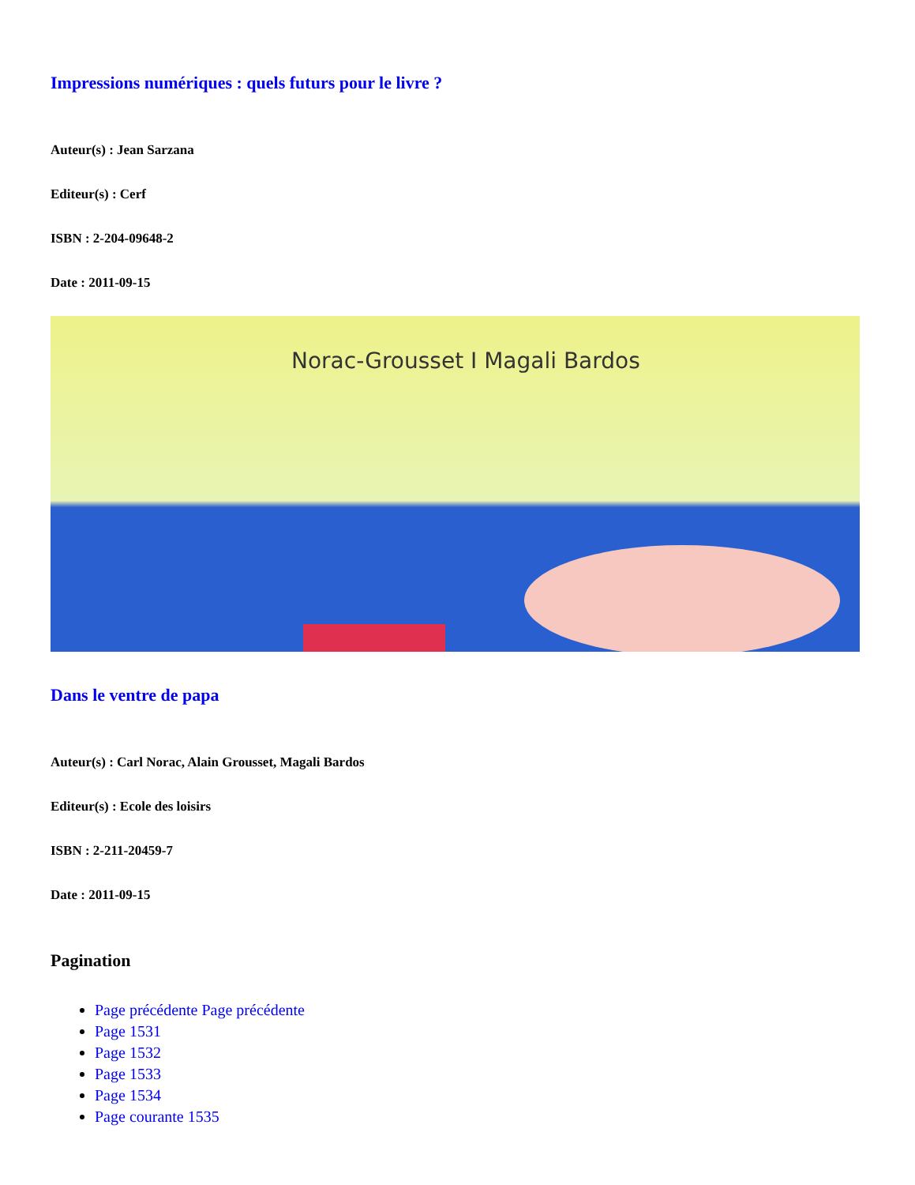Impressions numériques : quels futurs pour le livre ?
Auteur(s) : Jean Sarzana
Editeur(s) : Cerf
ISBN : 2-204-09648-2
Date : 2011-09-15
Norac-Grousset I Magali Bardos
Dans le ventre de papa
Auteur(s) : Carl Norac, Alain Grousset, Magali Bardos
Editeur(s) : Ecole des loisirs
ISBN : 2-211-20459-7
Date : 2011-09-15
Pagination
Page précédente Page précédente
Page 1531
Page 1532
Page 1533
Page 1534
Page courante 1535